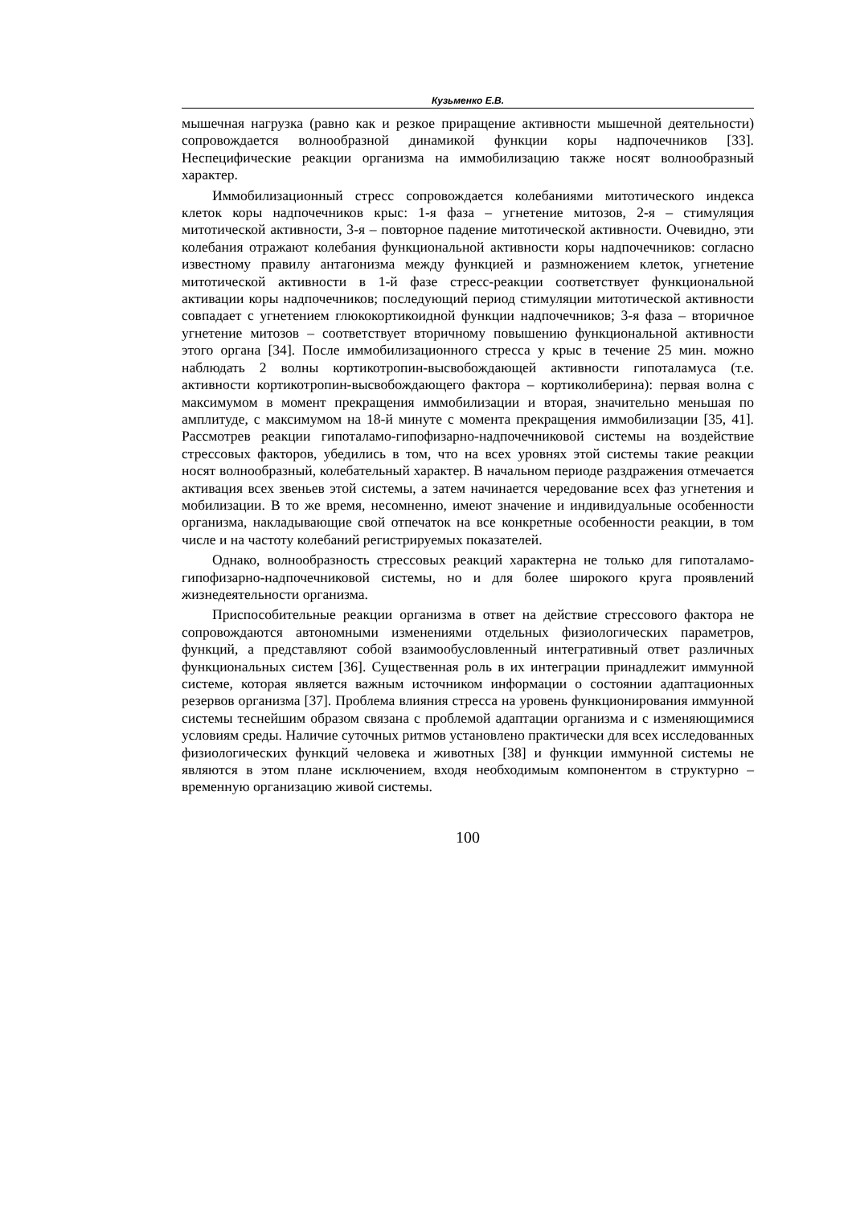Кузьменко Е.В.
мышечная нагрузка (равно как и резкое приращение активности мышечной деятельности) сопровождается волнообразной динамикой функции коры надпочечников [33]. Неспецифические реакции организма на иммобилизацию также носят волнообразный характер.
Иммобилизационный стресс сопровождается колебаниями митотического индекса клеток коры надпочечников крыс: 1-я фаза – угнетение митозов, 2-я – стимуляция митотической активности, 3-я – повторное падение митотической активности. Очевидно, эти колебания отражают колебания функциональной активности коры надпочечников: согласно известному правилу антагонизма между функцией и размножением клеток, угнетение митотической активности в 1-й фазе стресс-реакции соответствует функциональной активации коры надпочечников; последующий период стимуляции митотической активности совпадает с угнетением глюкокортикоидной функции надпочечников; 3-я фаза – вторичное угнетение митозов – соответствует вторичному повышению функциональной активности этого органа [34]. После иммобилизационного стресса у крыс в течение 25 мин. можно наблюдать 2 волны кортикотропин-высвобождающей активности гипоталамуса (т.е. активности кортикотропин-высвобождающего фактора – кортиколиберина): первая волна с максимумом в момент прекращения иммобилизации и вторая, значительно меньшая по амплитуде, с максимумом на 18-й минуте с момента прекращения иммобилизации [35, 41]. Рассмотрев реакции гипоталамо-гипофизарно-надпочечниковой системы на воздействие стрессовых факторов, убедились в том, что на всех уровнях этой системы такие реакции носят волнообразный, колебательный характер. В начальном периоде раздражения отмечается активация всех звеньев этой системы, а затем начинается чередование всех фаз угнетения и мобилизации. В то же время, несомненно, имеют значение и индивидуальные особенности организма, накладывающие свой отпечаток на все конкретные особенности реакции, в том числе и на частоту колебаний регистрируемых показателей.
Однако, волнообразность стрессовых реакций характерна не только для гипоталамо-гипофизарно-надпочечниковой системы, но и для более широкого круга проявлений жизнедеятельности организма.
Приспособительные реакции организма в ответ на действие стрессового фактора не сопровождаются автономными изменениями отдельных физиологических параметров, функций, а представляют собой взаимообусловленный интегративный ответ различных функциональных систем [36]. Существенная роль в их интеграции принадлежит иммунной системе, которая является важным источником информации о состоянии адаптационных резервов организма [37]. Проблема влияния стресса на уровень функционирования иммунной системы теснейшим образом связана с проблемой адаптации организма и с изменяющимися условиям среды. Наличие суточных ритмов установлено практически для всех исследованных физиологических функций человека и животных [38] и функции иммунной системы не являются в этом плане исключением, входя необходимым компонентом в структурно – временную организацию живой системы.
100